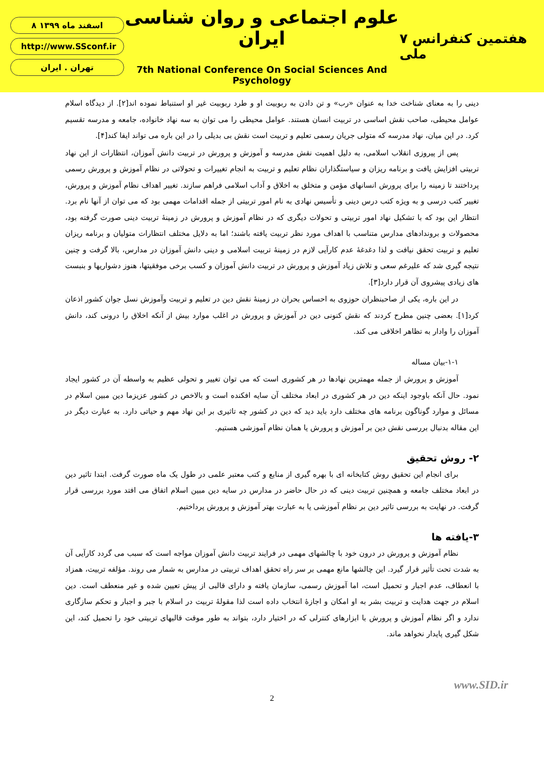۸ اسفند ماه ۱۳۹۹
http://www.SSconf.ir
تهران . ایران
علوم اجتماعی و روان شناسی ایران
7th National Conference On Social Sciences And Psychology
۷ هفتمین کنفرانس ملی
دینی را به معنای شناخت خدا به عنوان «رب» و تن دادن به ربوبیت او و طرد ربوبیت غیر او استنباط نموده اند[۲]. از دیدگاه اسلام عوامل محیطی، صاحب نقش اساسی در تربیت انسان هستند. عوامل محیطی را می توان به سه نهاد خانواده، جامعه و مدرسه تقسیم کرد. در این میان، نهاد مدرسه که متولی جریان رسمی تعلیم و تربیت است نقش بی بدیلی را در این باره می تواند ایفا کند[۴].
پس از پیروزی انقلاب اسلامی، به دلیل اهمیت نقش مدرسه و آموزش و پرورش در تربیت دانش آموزان، انتظارات از این نهاد تربیتی افزایش یافت و برنامه ریزان و سیاستگذاران نظام تعلیم و تربیت به انجام تغییرات و تحولاتی در نظام آموزش و پرورش رسمی پرداختند تا زمینه را برای پرورش انسانهای مؤمن و متخلق به اخلاق و آداب اسلامی فراهم سازند. تغییر اهداف نظام آموزش و پرورش، تغییر کتب درسی و به ویژه کتب درس دینی و تأسیس نهادی به نام امور تربیتی از جمله اقدامات مهمی بود که می توان از آنها نام برد. انتظار این بود که با تشکیل نهاد امور تربیتی و تحولات دیگری که در نظام آموزش و پرورش در زمینهٔ تربیت دینی صورت گرفته بود، محصولات و بروندادهای مدارس متناسب با اهداف مورد نظر تربیت یافته باشند؛ اما به دلایل مختلف انتظارات متولیان و برنامه ریزان تعلیم و تربیت تحقق نیافت و لذا دغدغهٔ عدم کارآیی لازم در زمینهٔ تربیت اسلامی و دینی دانش آموزان در مدارس، بالا گرفت و چنین نتیجه گیری شد که علیرغم سعی و تلاش زیاد آموزش و پرورش در تربیت دانش آموزان و کسب برخی موفقیتها، هنوز دشواریها و بنبست های زیادی پیشروی آن قرار دارد[۳].
در این باره، یکی از صاحبنظران حوزوی به احساس بحران در زمینهٔ نقش دین در تعلیم و تربیت وآموزش نسل جوان کشور اذعان کرد[۱]. بعضی چنین مطرح کردند که نقش کنونی دین در آموزش و پرورش در اغلب موارد بیش از آنکه اخلاق را درونی کند، دانش آموزان را وادار به تظاهر اخلاقی می کند.
۱-۱-بیان مساله
آموزش و پرورش از جمله مهمترین نهادها در هر کشوری است که می توان تغییر و تحولی عظیم به واسطه آن در کشور ایجاد نمود. حال آنکه باوجود اینکه دین در هر کشوری در ابعاد مختلف آن سایه افکنده است و بالاخص در کشور عزیزما دین مبین اسلام در مسائل و موارد گوناگون برنامه های مختلف دارد باید دید که دین در کشور چه تاثیری بر این نهاد مهم و حیاتی دارد. به عبارت دیگر در این مقاله بدنبال بررسی نقش دین بر آموزش و پرورش یا همان نظام آموزشی هستیم.
۲- روش تحقیق
برای انجام این تحقیق روش کتابخانه ای با بهره گیری از منابع و کتب معتبر علمی در طول یک ماه صورت گرفت. ابتدا تاثیر دین در ابعاد مختلف جامعه و همچنین تربیت دینی که در حال حاضر در مدارس در سایه دین مبین اسلام اتفاق می افتد مورد بررسی قرار گرفت. در نهایت به بررسی تاثیر دین بر نظام آموزشی یا به عبارت بهتر آموزش و پرورش پرداختیم.
۳-یافته ها
نظام آموزش و پرورش در درون خود با چالشهای مهمی در فرایند تربیت دانش آموزان مواجه است که سبب می گردد کارآیی آن به شدت تحت تأثیر قرار گیرد. این چالشها مانع مهمی بر سر راه تحقق اهداف تربیتی در مدارس به شمار می روند. مؤلفه تربیت، همزاد با انعطاف، عدم اجبار و تحمیل است، اما آموزش رسمی، سازمان یافته و دارای قالبی از پیش تعیین شده و غیر منعطف است. دین اسلام در جهت هدایت و تربیت بشر به او امکان و اجازهٔ انتخاب داده است لذا مقولهٔ تربیت در اسلام با جبر و اجبار و تحکم سازگاری ندارد و اگر نظام آموزش و پرورش با ابزارهای کنترلی که در اختیار دارد، بتواند به طور موقت قالبهای تربیتی خود را تحمیل کند، این شکل گیری پایدار نخواهد ماند.
www.SID.ir
2